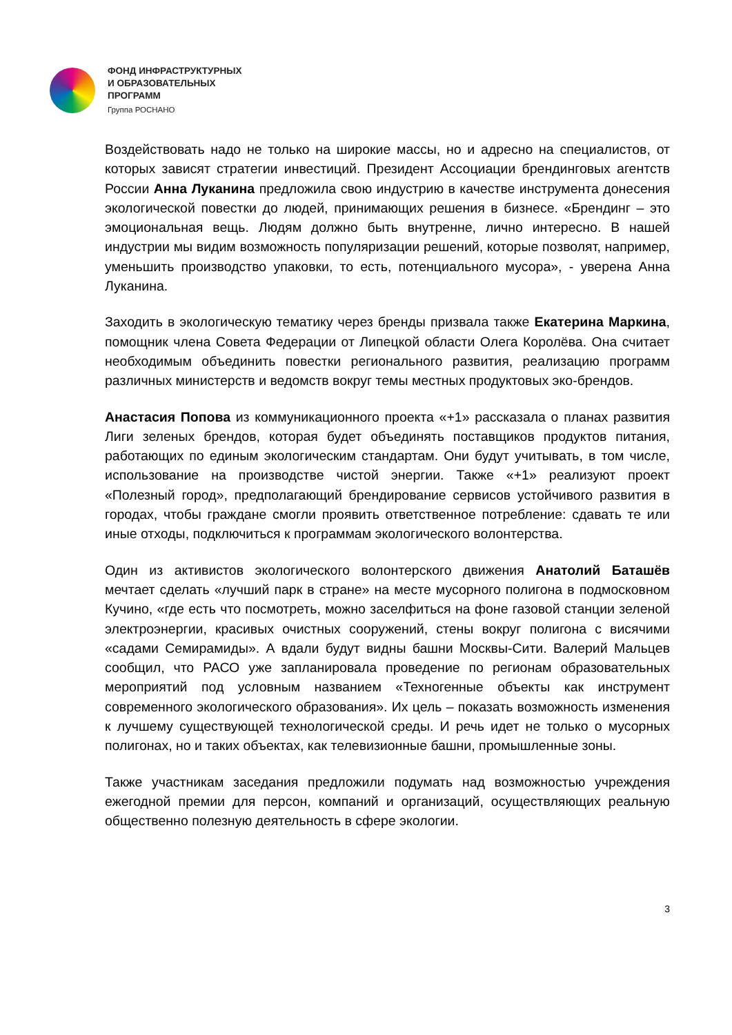ФОНД ИНФРАСТРУКТУРНЫХ
И ОБРАЗОВАТЕЛЬНЫХ
ПРОГРАММ
Группа РОСНАНО
Воздействовать надо не только на широкие массы, но и адресно на специалистов, от которых зависят стратегии инвестиций. Президент Ассоциации брендинговых агентств России Анна Луканина предложила свою индустрию в качестве инструмента донесения экологической повестки до людей, принимающих решения в бизнесе. «Брендинг – это эмоциональная вещь. Людям должно быть внутренне, лично интересно. В нашей индустрии мы видим возможность популяризации решений, которые позволят, например, уменьшить производство упаковки, то есть, потенциального мусора», - уверена Анна Луканина.
Заходить в экологическую тематику через бренды призвала также Екатерина Маркина, помощник члена Совета Федерации от Липецкой области Олега Королёва. Она считает необходимым объединить повестки регионального развития, реализацию программ различных министерств и ведомств вокруг темы местных продуктовых эко-брендов.
Анастасия Попова из коммуникационного проекта «+1» рассказала о планах развития Лиги зеленых брендов, которая будет объединять поставщиков продуктов питания, работающих по единым экологическим стандартам. Они будут учитывать, в том числе, использование на производстве чистой энергии. Также «+1» реализуют проект «Полезный город», предполагающий брендирование сервисов устойчивого развития в городах, чтобы граждане смогли проявить ответственное потребление: сдавать те или иные отходы, подключиться к программам экологического волонтерства.
Один из активистов экологического волонтерского движения Анатолий Баташёв мечтает сделать «лучший парк в стране» на месте мусорного полигона в подмосковном Кучино, «где есть что посмотреть, можно заселфиться на фоне газовой станции зеленой электроэнергии, красивых очистных сооружений, стены вокруг полигона с висячими «садами Семирамиды». А вдали будут видны башни Москвы-Сити. Валерий Мальцев сообщил, что РАСО уже запланировала проведение по регионам образовательных мероприятий под условным названием «Техногенные объекты как инструмент современного экологического образования». Их цель – показать возможность изменения к лучшему существующей технологической среды. И речь идет не только о мусорных полигонах, но и таких объектах, как телевизионные башни, промышленные зоны.
Также участникам заседания предложили подумать над возможностью учреждения ежегодной премии для персон, компаний и организаций, осуществляющих реальную общественно полезную деятельность в сфере экологии.
3